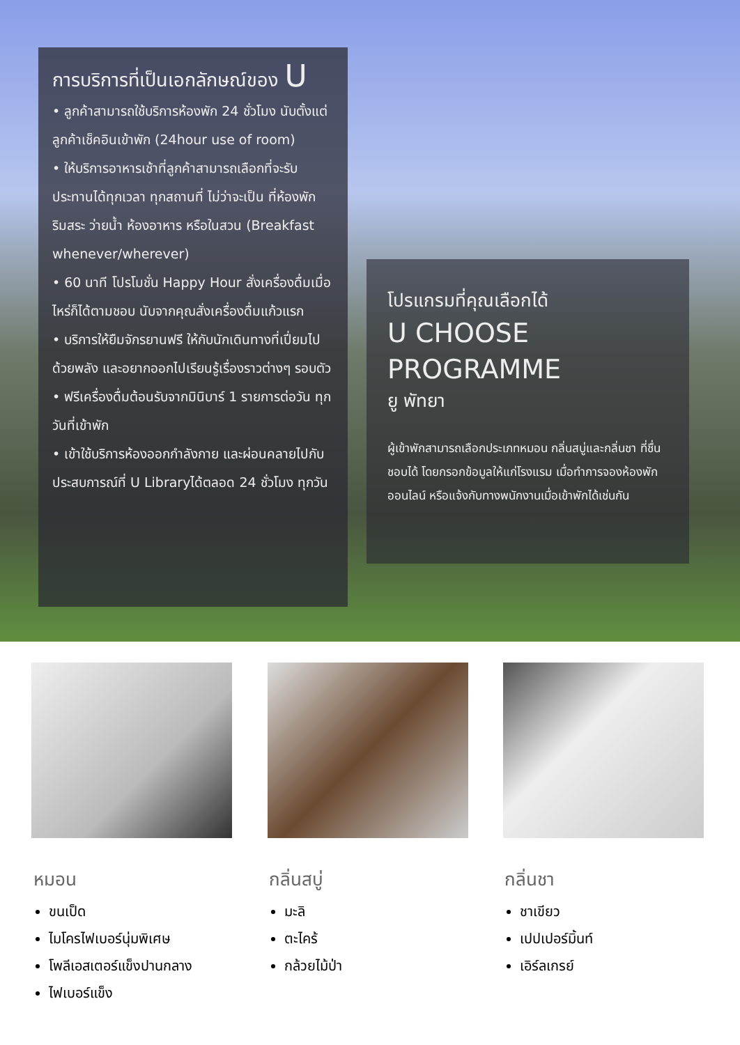การบริการที่เป็นเอกลักษณ์ของ U
• ลูกค้าสามารถใช้บริการห้องพัก 24 ชั่วโมง นับตั้งแต่ลูกค้าเช็คอินเข้าพัก (24hour use of room)
• ให้บริการอาหารเช้าที่ลูกค้าสามารถเลือกที่จะรับประทานได้ทุกเวลา ทุกสถานที่ ไม่ว่าจะเป็น ที่ห้องพัก ริมสระ ว่ายน้ำ ห้องอาหาร หรือในสวน (Breakfast whenever/wherever)
• 60 นาที โปรโมชั่น Happy Hour สั่งเครื่องดื่มเมื่อไหร่ก็ได้ตามชอบ นับจากคุณสั่งเครื่องดื่มแก้วแรก
• บริการให้ยืมจักรยานฟรี ให้กับนักเดินทางที่เปี่ยมไปด้วยพลัง และอยากออกไปเรียนรู้เรื่องราวต่างๆ รอบตัว
• ฟรีเครื่องดื่มต้อนรับจากมินิบาร์ 1 รายการต่อวัน ทุกวันที่เข้าพัก
• เข้าใช้บริการห้องออกกำลังกาย และผ่อนคลายไปกับประสบการณ์ที่ U Libraryได้ตลอด 24 ชั่วโมง ทุกวัน
โปรแกรมที่คุณเลือกได้
U CHOOSE
PROGRAMME
ยู พัทยา
ผู้เข้าพักสามารถเลือกประเภทหมอน กลิ่นสบู่และกลิ่นชา ที่ชื่นชอบได้ โดยกรอกข้อมูลให้แก่โรงแรม เมื่อทำการจองห้องพักออนไลน์ หรือแจ้งกับทางพนักงานเมื่อเข้าพักได้เช่นกัน
หมอน
ขนเป็ด
ไมโครไฟเบอร์นุ่มพิเศษ
โพลีเอสเตอร์แข็งปานกลาง
ไฟเบอร์แข็ง
กลิ่นสบู่
มะลิ
ตะไคร้
กล้วยไม้ป่า
กลิ่นชา
ชาเขียว
เปปเปอร์มิ้นท์
เอิร์ลเกรย์